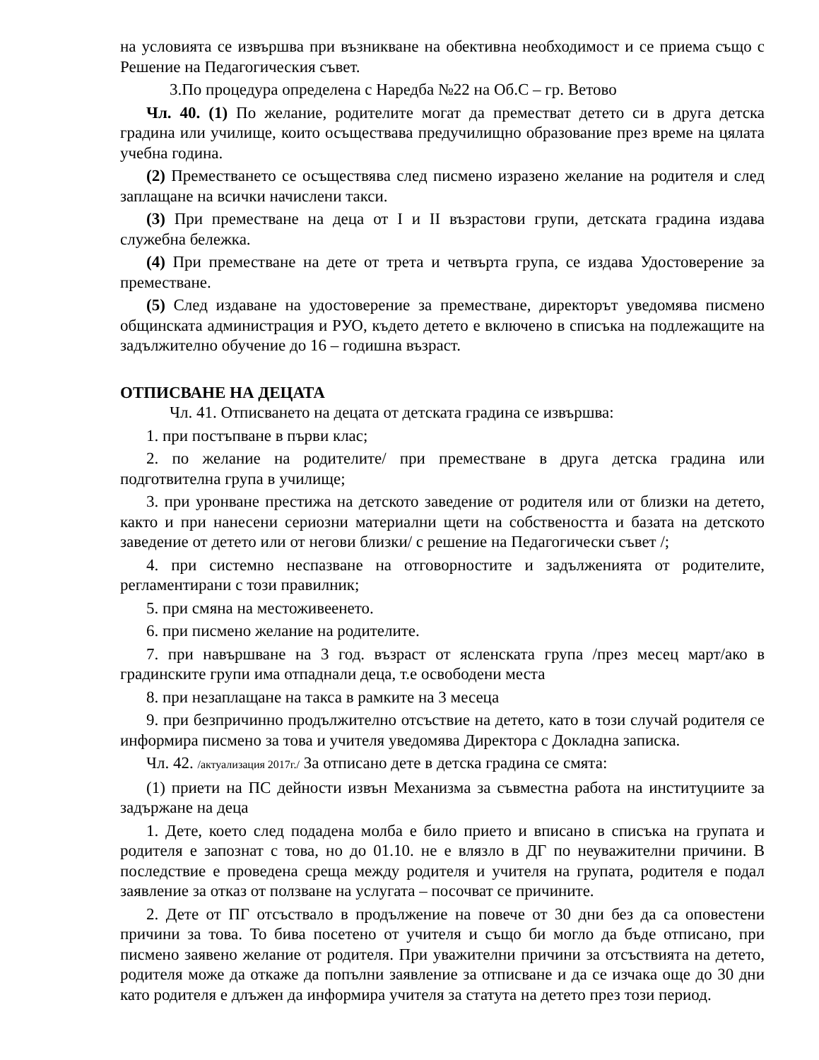на условията се извършва при възникване на обективна необходимост и се приема също с Решение на Педагогическия съвет.
3.По процедура определена с Наредба №22 на Об.С – гр. Ветово
Чл. 40. (1) По желание, родителите могат да преместват детето си в друга детска градина или училище, които осъществава предучилищно образование през време на цялата учебна година.
(2) Преместването се осъществява след писмено изразено желание на родителя и след заплащане на всички начислени такси.
(3) При преместване на деца от I и II възрастови групи, детската градина издава служебна бележка.
(4) При преместване на дете от трета и четвърта група, се издава Удостоверение за преместване.
(5) След издаване на удостоверение за преместване, директорът уведомява писмено общинската администрация и РУО, където детето е включено в списъка на подлежащите на задължително обучение до 16 – годишна възраст.
ОТПИСВАНЕ НА ДЕЦАТА
Чл. 41. Отписването на децата от детската градина се извършва:
1. при постъпване в първи клас;
2. по желание на родителите/ при преместване в друга детска градина или подготвителна група в училище;
3. при уронване престижа на детското заведение от родителя или от близки на детето, както и при нанесени сериозни материални щети на собствеността и базата на детското заведение от детето или от негови близки/ с решение на Педагогически съвет /;
4. при системно неспазване на отговорностите и задълженията от родителите, регламентирани с този правилник;
5. при смяна на местоживеенето.
6. при писмено желание на родителите.
7. при навършване на 3 год. възраст от ясленската група /през месец март/ако в градинските групи има отпаднали деца, т.е освободени места
8. при незаплащане на такса в рамките на 3 месеца
9. при безпричинно продължително отсъствие на детето, като в този случай родителя се информира писмено за това и учителя уведомява Директора с Докладна записка.
Чл. 42. /актуализация 2017г./ За отписано дете в детска градина се смята:
(1) приети на ПС дейности извън Механизма за съвместна работа на институциите за задържане на деца
1. Дете, което след подадена молба е било прието и вписано в списъка на групата и родителя е запознат с това, но до 01.10. не е влязло в ДГ по неуважителни причини. В последствие е проведена среща между родителя и учителя на групата, родителя е подал заявление за отказ от ползване на услугата – посочват се причините.
2. Дете от ПГ отсъствало в продължение на повече от 30 дни без да са оповестени причини за това. То бива посетено от учителя и също би могло да бъде отписано, при писмено заявено желание от родителя. При уважителни причини за отсъствията на детето, родителя може да откаже да попълни заявление за отписване и да се изчака още до 30 дни като родителя е длъжен да информира учителя за статута на детето през този период.